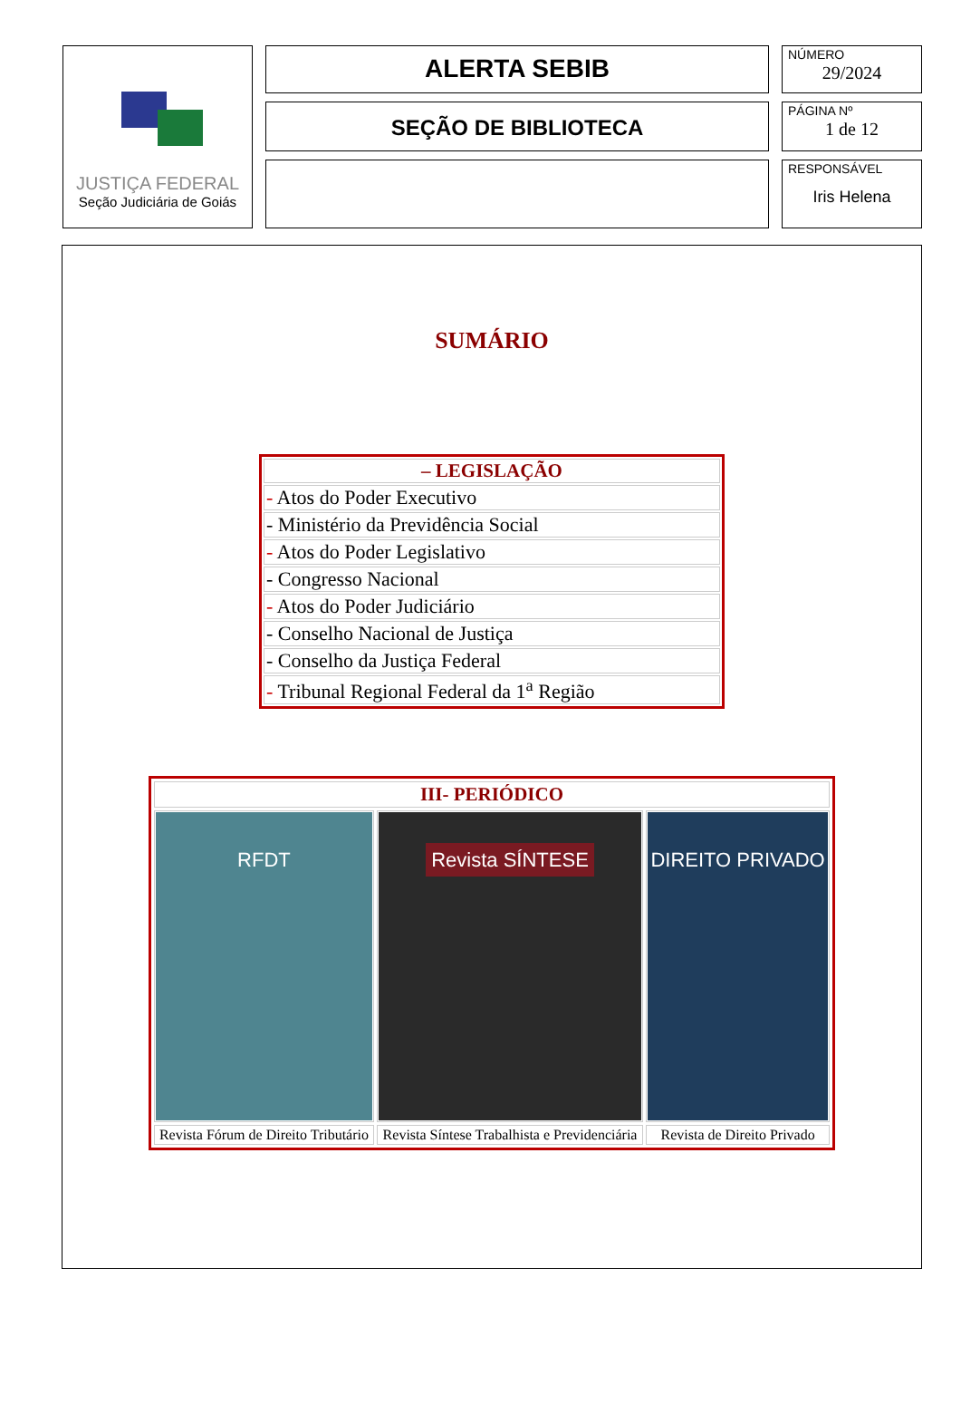JUSTIÇA FEDERAL
Seção Judiciária de Goiás
ALERTA SEBIB
SEÇÃO DE BIBLIOTECA
NÚMERO
29/2024
PÁGINA Nº
1 de 12
RESPONSÁVEL
Iris Helena
SUMÁRIO
| – LEGISLAÇÃO |
| --- |
| - Atos do Poder Executivo |
| - Ministério da Previdência Social |
| - Atos do Poder Legislativo |
| - Congresso Nacional |
| - Atos do Poder Judiciário |
| - Conselho Nacional de Justiça |
| - Conselho da Justiça Federal |
| - Tribunal Regional Federal da 1<sup>a</sup> Região |
| III- PERIÓDICO | | |
| --- | --- | --- |
| RFDT | Revista SÍNTESE | DIREITO PRIVADO |
| Revista Fórum de Direito Tributário | Revista Síntese Trabalhista e Previdenciária | Revista de Direito Privado |